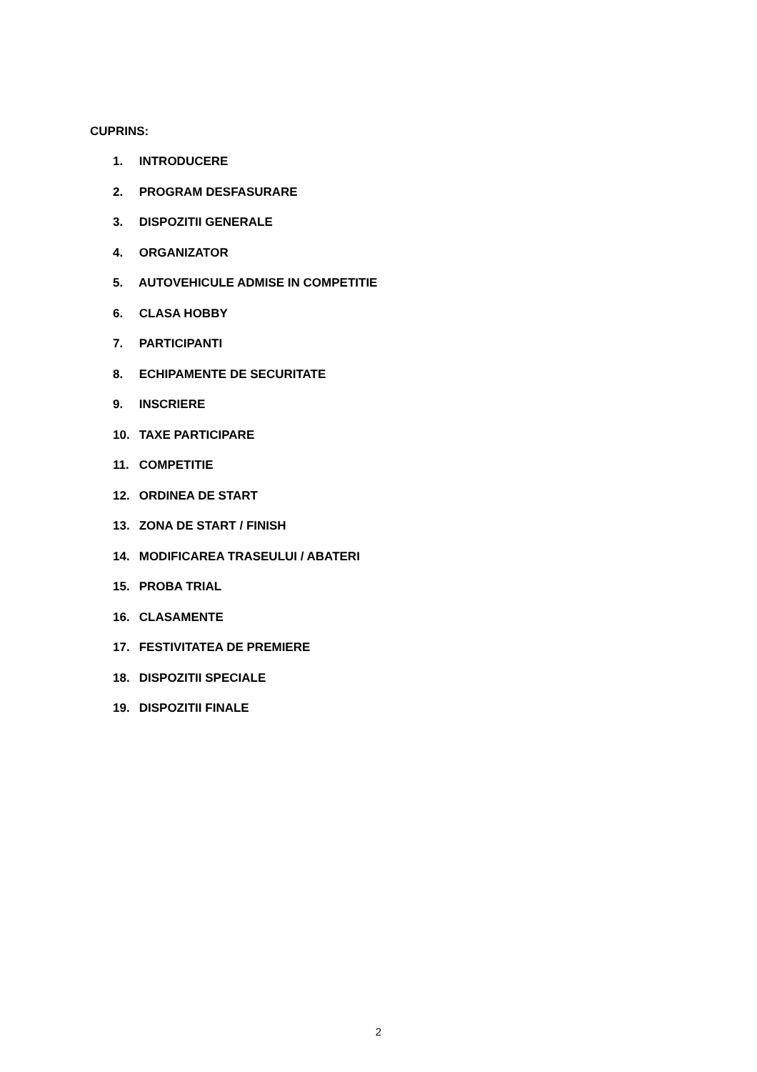CUPRINS:
1. INTRODUCERE
2. PROGRAM DESFASURARE
3. DISPOZITII GENERALE
4. ORGANIZATOR
5. AUTOVEHICULE ADMISE IN COMPETITIE
6. CLASA HOBBY
7. PARTICIPANTI
8. ECHIPAMENTE DE SECURITATE
9. INSCRIERE
10. TAXE PARTICIPARE
11. COMPETITIE
12. ORDINEA DE START
13. ZONA DE START / FINISH
14. MODIFICAREA TRASEULUI / ABATERI
15. PROBA TRIAL
16. CLASAMENTE
17. FESTIVITATEA DE PREMIERE
18. DISPOZITII SPECIALE
19. DISPOZITII FINALE
2